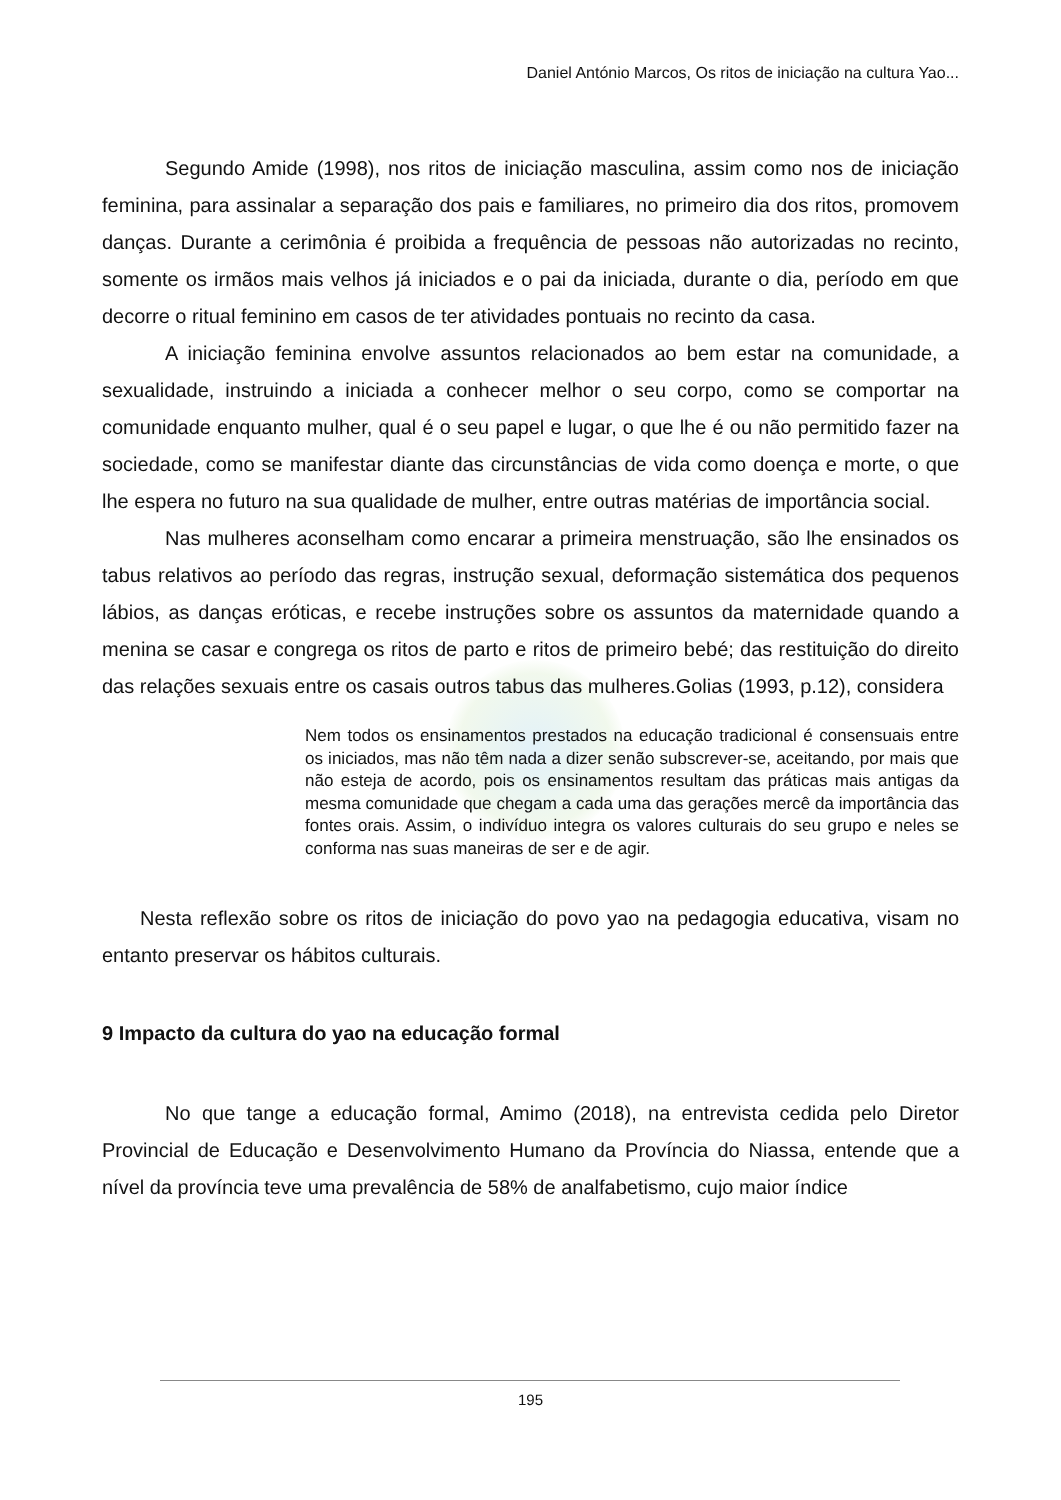Daniel António Marcos, Os ritos de iniciação na cultura Yao...
Segundo Amide (1998), nos ritos de iniciação masculina, assim como nos de iniciação feminina, para assinalar a separação dos pais e familiares, no primeiro dia dos ritos, promovem danças. Durante a cerimônia é proibida a frequência de pessoas não autorizadas no recinto, somente os irmãos mais velhos já iniciados e o pai da iniciada, durante o dia, período em que decorre o ritual feminino em casos de ter atividades pontuais no recinto da casa.
A iniciação feminina envolve assuntos relacionados ao bem estar na comunidade, a sexualidade, instruindo a iniciada a conhecer melhor o seu corpo, como se comportar na comunidade enquanto mulher, qual é o seu papel e lugar, o que lhe é ou não permitido fazer na sociedade, como se manifestar diante das circunstâncias de vida como doença e morte, o que lhe espera no futuro na sua qualidade de mulher, entre outras matérias de importância social.
Nas mulheres aconselham como encarar a primeira menstruação, são lhe ensinados os tabus relativos ao período das regras, instrução sexual, deformação sistemática dos pequenos lábios, as danças eróticas, e recebe instruções sobre os assuntos da maternidade quando a menina se casar e congrega os ritos de parto e ritos de primeiro bebé; das restituição do direito das relações sexuais entre os casais outros tabus das mulheres.Golias (1993, p.12), considera
Nem todos os ensinamentos prestados na educação tradicional é consensuais entre os iniciados, mas não têm nada a dizer senão subscrever-se, aceitando, por mais que não esteja de acordo, pois os ensinamentos resultam das práticas mais antigas da mesma comunidade que chegam a cada uma das gerações mercê da importância das fontes orais. Assim, o indivíduo integra os valores culturais do seu grupo e neles se conforma nas suas maneiras de ser e de agir.
Nesta reflexão sobre os ritos de iniciação do povo yao na pedagogia educativa, visam no entanto preservar os hábitos culturais.
9 Impacto da cultura do yao na educação formal
No que tange a educação formal, Amimo (2018), na entrevista cedida pelo Diretor Provincial de Educação e Desenvolvimento Humano da Província do Niassa, entende que a nível da província teve uma prevalência de 58% de analfabetismo, cujo maior índice
195